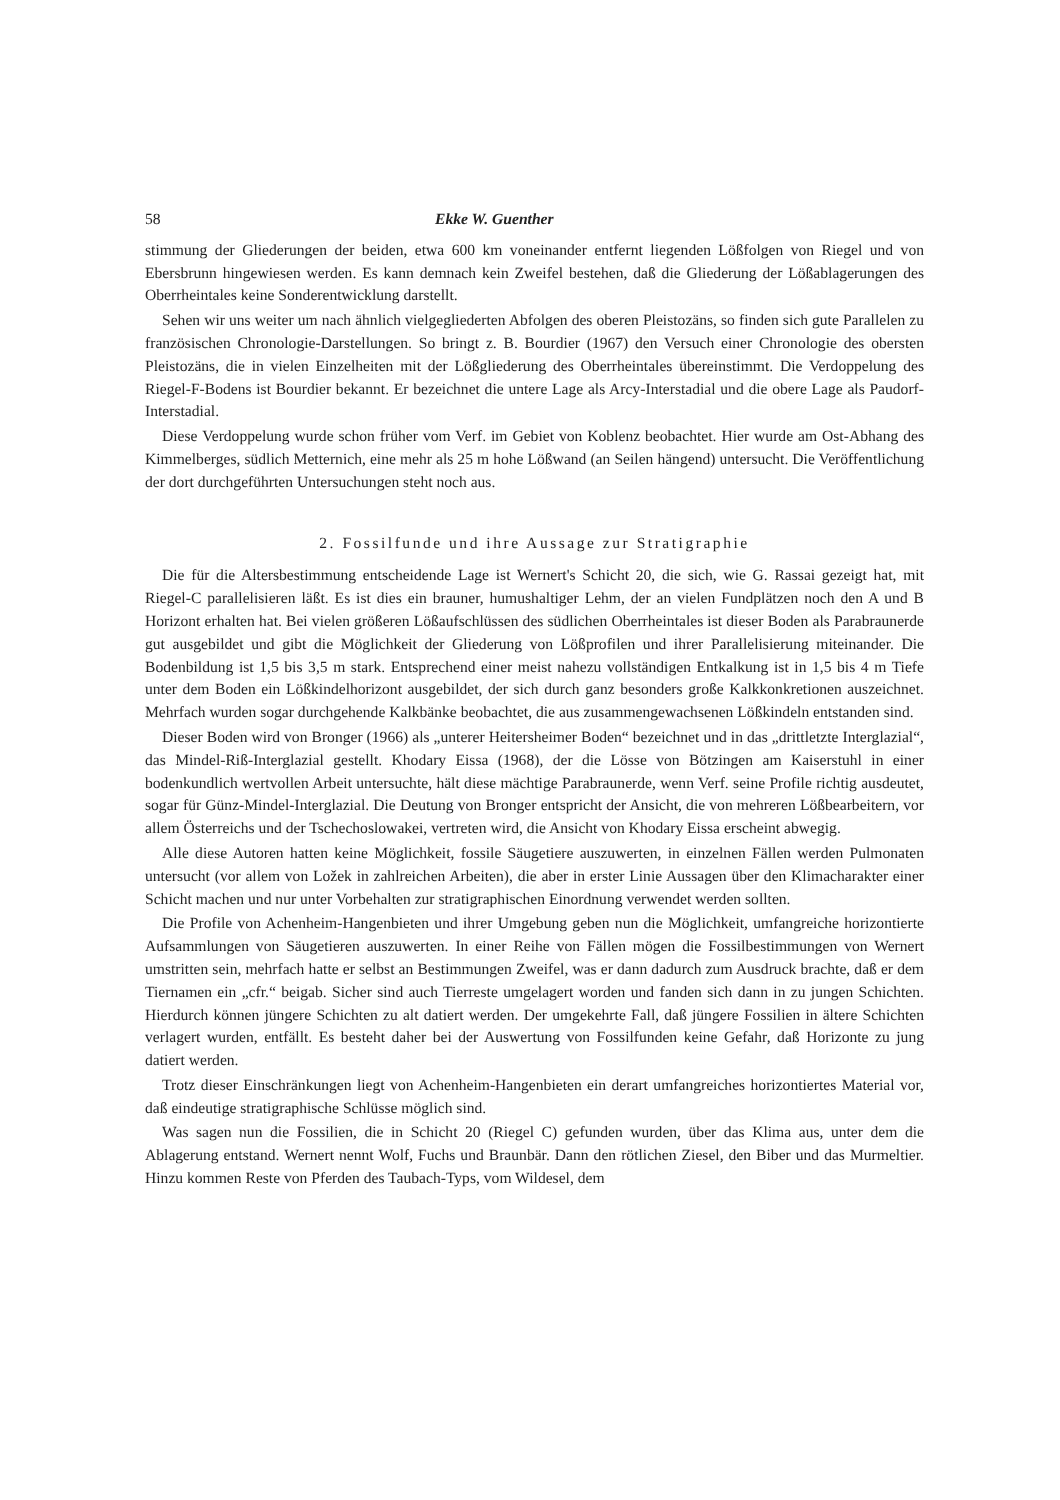58 Ekke W. Guenther
stimmung der Gliederungen der beiden, etwa 600 km voneinander entfernt liegenden Lößfolgen von Riegel und von Ebersbrunn hingewiesen werden. Es kann demnach kein Zweifel bestehen, daß die Gliederung der Lößablagerungen des Oberrheintales keine Sonderentwicklung darstellt.
Sehen wir uns weiter um nach ähnlich vielgegliederten Abfolgen des oberen Pleistozäns, so finden sich gute Parallelen zu französischen Chronologie-Darstellungen. So bringt z. B. Bourdier (1967) den Versuch einer Chronologie des obersten Pleistozäns, die in vielen Einzelheiten mit der Lößgliederung des Oberrheintales übereinstimmt. Die Verdoppelung des Riegel-F-Bodens ist Bourdier bekannt. Er bezeichnet die untere Lage als Arcy-Interstadial und die obere Lage als Paudorf-Interstadial.
Diese Verdoppelung wurde schon früher vom Verf. im Gebiet von Koblenz beobachtet. Hier wurde am Ost-Abhang des Kimmelberges, südlich Metternich, eine mehr als 25 m hohe Lößwand (an Seilen hängend) untersucht. Die Veröffentlichung der dort durchgeführten Untersuchungen steht noch aus.
2. Fossilfunde und ihre Aussage zur Stratigraphie
Die für die Altersbestimmung entscheidende Lage ist Wernert's Schicht 20, die sich, wie G. Rassai gezeigt hat, mit Riegel-C parallelisieren läßt. Es ist dies ein brauner, humushaltiger Lehm, der an vielen Fundplätzen noch den A und B Horizont erhalten hat. Bei vielen größeren Lößaufschlüssen des südlichen Oberrheintales ist dieser Boden als Parabraunerde gut ausgebildet und gibt die Möglichkeit der Gliederung von Lößprofilen und ihrer Parallelisierung miteinander. Die Bodenbildung ist 1,5 bis 3,5 m stark. Entsprechend einer meist nahezu vollständigen Entkalkung ist in 1,5 bis 4 m Tiefe unter dem Boden ein Lößkindelhorizont ausgebildet, der sich durch ganz besonders große Kalkkonkretionen auszeichnet. Mehrfach wurden sogar durchgehende Kalkbänke beobachtet, die aus zusammengewachsenen Lößkindeln entstanden sind.
Dieser Boden wird von Bronger (1966) als „unterer Heitersheimer Boden“ bezeichnet und in das „drittletzte Interglazial“, das Mindel-Riß-Interglazial gestellt. Khodary Eissa (1968), der die Lösse von Bötzingen am Kaiserstuhl in einer bodenkundlich wertvollen Arbeit untersuchte, hält diese mächtige Parabraunerde, wenn Verf. seine Profile richtig ausdeutet, sogar für Günz-Mindel-Interglazial. Die Deutung von Bronger entspricht der Ansicht, die von mehreren Lößbearbeitern, vor allem Österreichs und der Tschechoslowakei, vertreten wird, die Ansicht von Khodary Eissa erscheint abwegig.
Alle diese Autoren hatten keine Möglichkeit, fossile Säugetiere auszuwerten, in einzelnen Fällen werden Pulmonaten untersucht (vor allem von Ložek in zahlreichen Arbeiten), die aber in erster Linie Aussagen über den Klimacharakter einer Schicht machen und nur unter Vorbehalten zur stratigraphischen Einordnung verwendet werden sollten.
Die Profile von Achenheim-Hangenbieten und ihrer Umgebung geben nun die Möglichkeit, umfangreiche horizontierte Aufsammlungen von Säugetieren auszuwerten. In einer Reihe von Fällen mögen die Fossilbestimmungen von Wernert umstritten sein, mehrfach hatte er selbst an Bestimmungen Zweifel, was er dann dadurch zum Ausdruck brachte, daß er dem Tiernamen ein „cfr.“ beigab. Sicher sind auch Tierreste umgelagert worden und fanden sich dann in zu jungen Schichten. Hierdurch können jüngere Schichten zu alt datiert werden. Der umgekehrte Fall, daß jüngere Fossilien in ältere Schichten verlagert wurden, entfällt. Es besteht daher bei der Auswertung von Fossilfunden keine Gefahr, daß Horizonte zu jung datiert werden.
Trotz dieser Einschränkungen liegt von Achenheim-Hangenbieten ein derart umfangreiches horizontiertes Material vor, daß eindeutige stratigraphische Schlüsse möglich sind.
Was sagen nun die Fossilien, die in Schicht 20 (Riegel C) gefunden wurden, über das Klima aus, unter dem die Ablagerung entstand. Wernert nennt Wolf, Fuchs und Braunbär. Dann den rötlichen Ziesel, den Biber und das Murmeltier. Hinzu kommen Reste von Pferden des Taubach-Typs, vom Wildesel, dem